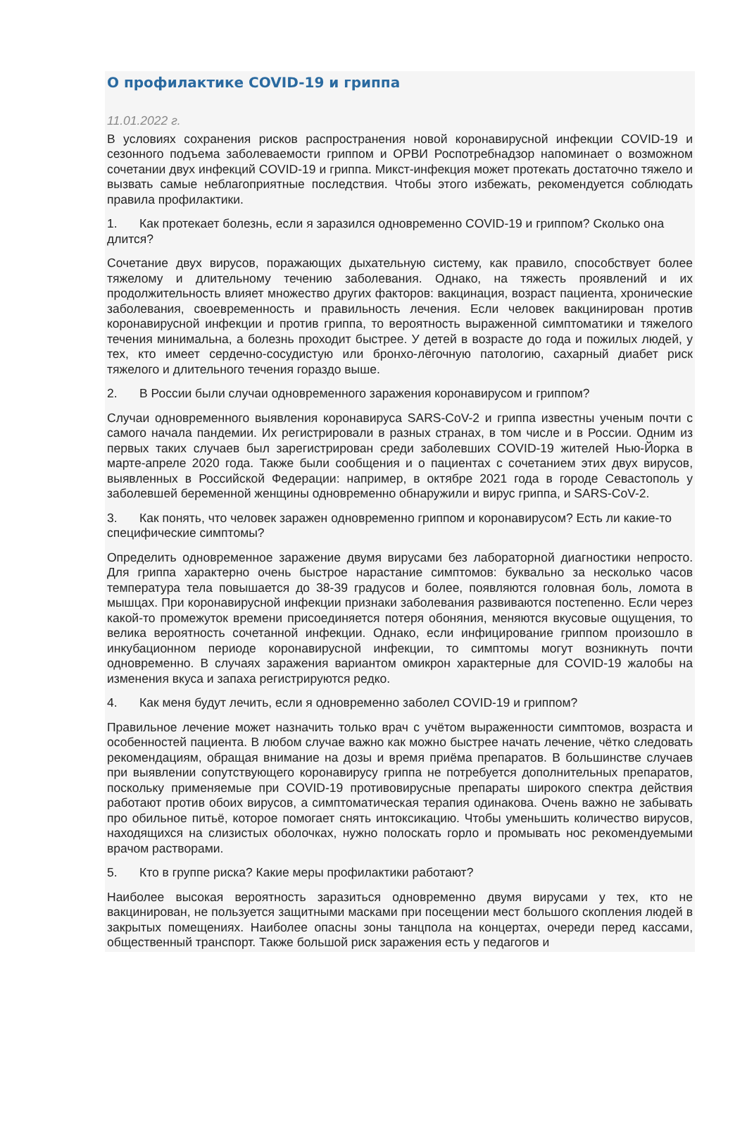О профилактике COVID-19 и гриппа
11.01.2022 г.
В условиях сохранения рисков распространения новой коронавирусной инфекции COVID-19 и сезонного подъема заболеваемости гриппом и ОРВИ Роспотребнадзор напоминает о возможном сочетании двух инфекций COVID-19 и гриппа. Микст-инфекция может протекать достаточно тяжело и вызвать самые неблагоприятные последствия. Чтобы этого избежать, рекомендуется соблюдать правила профилактики.
1. Как протекает болезнь, если я заразился одновременно COVID-19 и гриппом? Сколько она длится?
Сочетание двух вирусов, поражающих дыхательную систему, как правило, способствует более тяжелому и длительному течению заболевания. Однако, на тяжесть проявлений и их продолжительность влияет множество других факторов: вакцинация, возраст пациента, хронические заболевания, своевременность и правильность лечения. Если человек вакцинирован против коронавирусной инфекции и против гриппа, то вероятность выраженной симптоматики и тяжелого течения минимальна, а болезнь проходит быстрее. У детей в возрасте до года и пожилых людей, у тех, кто имеет сердечно-сосудистую или бронхо-лёгочную патологию, сахарный диабет риск тяжелого и длительного течения гораздо выше.
2. В России были случаи одновременного заражения коронавирусом и гриппом?
Случаи одновременного выявления коронавируса SARS-CoV-2 и гриппа известны ученым почти с самого начала пандемии. Их регистрировали в разных странах, в том числе и в России. Одним из первых таких случаев был зарегистрирован среди заболевших COVID-19 жителей Нью-Йорка в марте-апреле 2020 года. Также были сообщения и о пациентах с сочетанием этих двух вирусов, выявленных в Российской Федерации: например, в октябре 2021 года в городе Севастополь у заболевшей беременной женщины одновременно обнаружили и вирус гриппа, и SARS-CoV-2.
3. Как понять, что человек заражен одновременно гриппом и коронавирусом? Есть ли какие-то специфические симптомы?
Определить одновременное заражение двумя вирусами без лабораторной диагностики непросто. Для гриппа характерно очень быстрое нарастание симптомов: буквально за несколько часов температура тела повышается до 38-39 градусов и более, появляются головная боль, ломота в мышцах. При коронавирусной инфекции признаки заболевания развиваются постепенно. Если через какой-то промежуток времени присоединяется потеря обоняния, меняются вкусовые ощущения, то велика вероятность сочетанной инфекции. Однако, если инфицирование гриппом произошло в инкубационном периоде коронавирусной инфекции, то симптомы могут возникнуть почти одновременно. В случаях заражения вариантом омикрон характерные для COVID-19 жалобы на изменения вкуса и запаха регистрируются редко.
4. Как меня будут лечить, если я одновременно заболел COVID-19 и гриппом?
Правильное лечение может назначить только врач с учётом выраженности симптомов, возраста и особенностей пациента. В любом случае важно как можно быстрее начать лечение, чётко следовать рекомендациям, обращая внимание на дозы и время приёма препаратов. В большинстве случаев при выявлении сопутствующего коронавирусу гриппа не потребуется дополнительных препаратов, поскольку применяемые при COVID-19 противовирусные препараты широкого спектра действия работают против обоих вирусов, а симптоматическая терапия одинакова. Очень важно не забывать про обильное питьё, которое помогает снять интоксикацию. Чтобы уменьшить количество вирусов, находящихся на слизистых оболочках, нужно полоскать горло и промывать нос рекомендуемыми врачом растворами.
5. Кто в группе риска? Какие меры профилактики работают?
Наиболее высокая вероятность заразиться одновременно двумя вирусами у тех, кто не вакцинирован, не пользуется защитными масками при посещении мест большого скопления людей в закрытых помещениях. Наиболее опасны зоны танцпола на концертах, очереди перед кассами, общественный транспорт. Также большой риск заражения есть у педагогов и